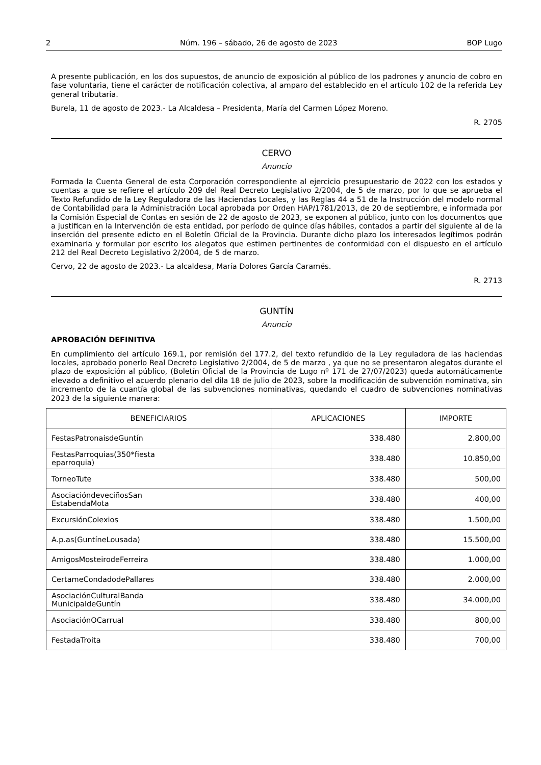2 Núm. 196 – sábado, 26 de agosto de 2023 BOP Lugo
A presente publicación, en los dos supuestos, de anuncio de exposición al público de los padrones y anuncio de cobro en fase voluntaria, tiene el carácter de notificación colectiva, al amparo del establecido en el artículo 102 de la referida Ley general tributaria.
Burela, 11 de agosto de 2023.- La Alcaldesa – Presidenta, María del Carmen López Moreno.
R. 2705
CERVO
Anuncio
Formada la Cuenta General de esta Corporación correspondiente al ejercicio presupuestario de 2022 con los estados y cuentas a que se refiere el artículo 209 del Real Decreto Legislativo 2/2004, de 5 de marzo, por lo que se aprueba el Texto Refundido de la Ley Reguladora de las Haciendas Locales, y las Reglas 44 a 51 de la Instrucción del modelo normal de Contabilidad para la Administración Local aprobada por Orden HAP/1781/2013, de 20 de septiembre, e informada por la Comisión Especial de Contas en sesión de 22 de agosto de 2023, se exponen al público, junto con los documentos que a justifican en la Intervención de esta entidad, por período de quince días hábiles, contados a partir del siguiente al de la inserción del presente edicto en el Boletín Oficial de la Provincia. Durante dicho plazo los interesados legítimos podrán examinarla y formular por escrito los alegatos que estimen pertinentes de conformidad con el dispuesto en el artículo 212 del Real Decreto Legislativo 2/2004, de 5 de marzo.
Cervo, 22 de agosto de 2023.- La alcaldesa, María Dolores García Caramés.
R. 2713
GUNTÍN
Anuncio
APROBACIÓN DEFINITIVA
En cumplimiento del artículo 169.1, por remisión del 177.2, del texto refundido de la Ley reguladora de las haciendas locales, aprobado ponerlo Real Decreto Legislativo 2/2004, de 5 de marzo , ya que no se presentaron alegatos durante el plazo de exposición al público, (Boletín Oficial de la Provincia de Lugo nº 171 de 27/07/2023) queda automáticamente elevado a definitivo el acuerdo plenario del dila 18 de julio de 2023, sobre la modificación de subvención nominativa, sin incremento de la cuantía global de las subvenciones nominativas, quedando el cuadro de subvenciones nominativas 2023 de la siguiente manera:
| BENEFICIARIOS | APLICACIONES | IMPORTE |
| --- | --- | --- |
| FestasPatronaisdeGuntín | 338.480 | 2.800,00 |
| FestasParroquias(350*fiesta eparroquia) | 338.480 | 10.850,00 |
| TorneoTute | 338.480 | 500,00 |
| AsociacióndeveciñosSan EstabendaMota | 338.480 | 400,00 |
| ExcursiónColexios | 338.480 | 1.500,00 |
| A.p.as(GuntíneLousada) | 338.480 | 15.500,00 |
| AmigosMosteirodeFerreira | 338.480 | 1.000,00 |
| CertameCondadodePallares | 338.480 | 2.000,00 |
| AsociaciónCulturalBanda MunicipaldeGuntín | 338.480 | 34.000,00 |
| AsociaciónOCarrual | 338.480 | 800,00 |
| FestadaTroita | 338.480 | 700,00 |